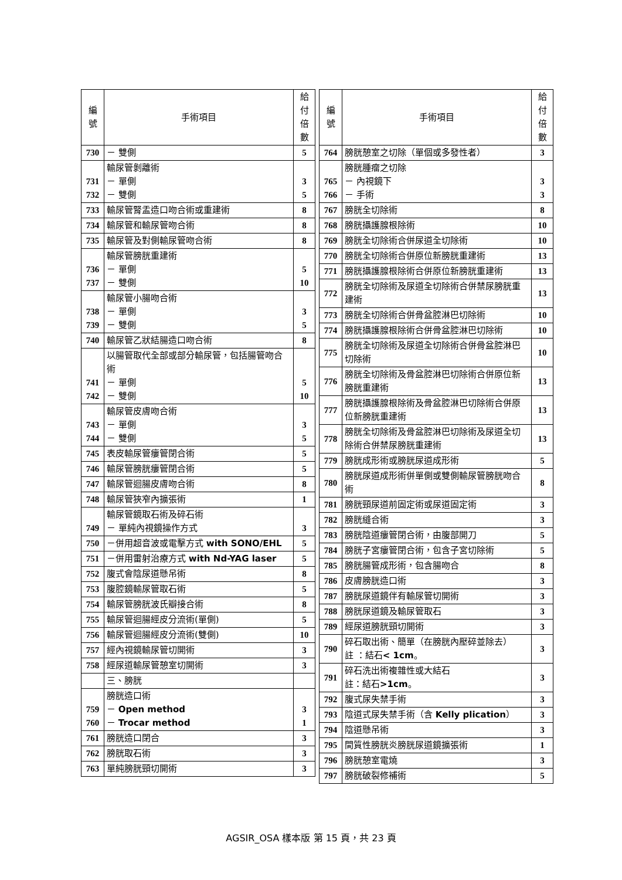| 編 號 | 手術項目 | 給付 倍數 |
| --- | --- | --- |
| 730 | － 雙側 | 5 |
| 731 732 | 輸尿管剝離術 － 單側 － 雙側 | 3 5 |
| 733 | 輸尿管腎盂造口吻合術或重建術 | 8 |
| 734 | 輸尿管和輸尿管吻合術 | 8 |
| 735 | 輸尿管及對側輸尿管吻合術 | 8 |
| 736 737 | 輸尿管膀胱重建術 － 單側 － 雙側 | 5 10 |
| 738 739 | 輸尿管小腸吻合術 － 單側 － 雙側 | 3 5 |
| 740 | 輸尿管乙狀結腸造口吻合術 | 8 |
| 741 742 | 以腸管取代全部或部分輸尿管，包括腸管吻合術 － 單側 － 雙側 | 5 10 |
| 743 744 | 輸尿管皮膚吻合術 － 單側 － 雙側 | 3 5 |
| 745 | 表皮輸尿管瘻管閉合術 | 5 |
| 746 | 輸尿管膀胱瘻管閉合術 | 5 |
| 747 | 輸尿管迴腸皮膚吻合術 | 8 |
| 748 | 輸尿管狹窄內擴張術 | 1 |
| 749 | 輸尿管鏡取石術及碎石術 － 單純內視鏡操作方式 | 3 |
| 750 | －併用超音波或電擊方式 with SONO/EHL | 5 |
| 751 | －併用雷射治療方式 with Nd-YAG laser | 5 |
| 752 | 腹式會陰尿道懸吊術 | 8 |
| 753 | 腹腔鏡輸尿管取石術 | 5 |
| 754 | 輸尿管膀胱波氏瓣接合術 | 8 |
| 755 | 輸尿管迴腸經皮分流術(單側) | 5 |
| 756 | 輸尿管迴腸經皮分流術(雙側) | 10 |
| 757 | 經內視鏡輸尿管切開術 | 3 |
| 758 | 經尿道輸尿管憩室切開術 | 3 |
| | 三、膀胱 | |
| 759 760 | 膀胱造口術 － Open method － Trocar method | 3 1 |
| 761 | 膀胱造口閉合 | 3 |
| 762 | 膀胱取石術 | 3 |
| 763 | 單純膀胱頸切開術 | 3 |
| 編 號 | 手術項目 | 給付 倍數 |
| --- | --- | --- |
| 764 | 膀胱憩室之切除（單個或多發性者） | 3 |
| 765 766 | 膀胱腫瘤之切除 － 內視鏡下 － 手術 | 3 3 |
| 767 | 膀胱全切除術 | 8 |
| 768 | 膀胱攝護腺根除術 | 10 |
| 769 | 膀胱全切除術合併尿道全切除術 | 10 |
| 770 | 膀胱全切除術合併原位新膀胱重建術 | 13 |
| 771 | 膀胱攝護腺根除術合併原位新膀胱重建術 | 13 |
| 772 | 膀胱全切除術及尿道全切除術合併禁尿膀胱重建術 | 13 |
| 773 | 膀胱全切除術合併骨盆腔淋巴切除術 | 10 |
| 774 | 膀胱攝護腺根除術合併骨盆腔淋巴切除術 | 10 |
| 775 | 膀胱全切除術及尿道全切除術合併骨盆腔淋巴切除術 | 10 |
| 776 | 膀胱全切除術及骨盆腔淋巴切除術合併原位新膀胱重建術 | 13 |
| 777 | 膀胱攝護腺根除術及骨盆腔淋巴切除術合併原位新膀胱重建術 | 13 |
| 778 | 膀胱全切除術及骨盆腔淋巴切除術及尿道全切除術合併禁尿膀胱重建術 | 13 |
| 779 | 膀胱成形術或膀胱尿道成形術 | 5 |
| 780 | 膀胱尿道成形術併單側或雙側輸尿管膀胱吻合術 | 8 |
| 781 | 膀胱頸尿道前固定術或尿道固定術 | 3 |
| 782 | 膀胱縫合術 | 3 |
| 783 | 膀胱陰道瘻管閉合術，由腹部開刀 | 5 |
| 784 | 膀胱子宮瘻管閉合術，包含子宮切除術 | 5 |
| 785 | 膀胱腸管成形術，包含腸吻合 | 8 |
| 786 | 皮膚膀胱造口術 | 3 |
| 787 | 膀胱尿道鏡伴有輸尿管切開術 | 3 |
| 788 | 膀胱尿道鏡及輸尿管取石 | 3 |
| 789 | 經尿道膀胱頸切開術 | 3 |
| 790 | 碎石取出術、簡單（在膀胱內壓碎並除去） 註 ：結石 < 1cm 。 | 3 |
| 791 | 碎石洗出術複雜性或大結石 註：結石 >1cm 。 | 3 |
| 792 | 腹式尿失禁手術 | 3 |
| 793 | 陰道式尿失禁手術（含 Kelly plication ） | 3 |
| 794 | 陰道懸吊術 | 3 |
| 795 | 間質性膀胱炎膀胱尿道鏡擴張術 | 1 |
| 796 | 膀胱憩室電燒 | 3 |
| 797 | 膀胱破裂修補術 | 5 |
AGSIR_OSA 樣本版 第 15 頁，共 23 頁